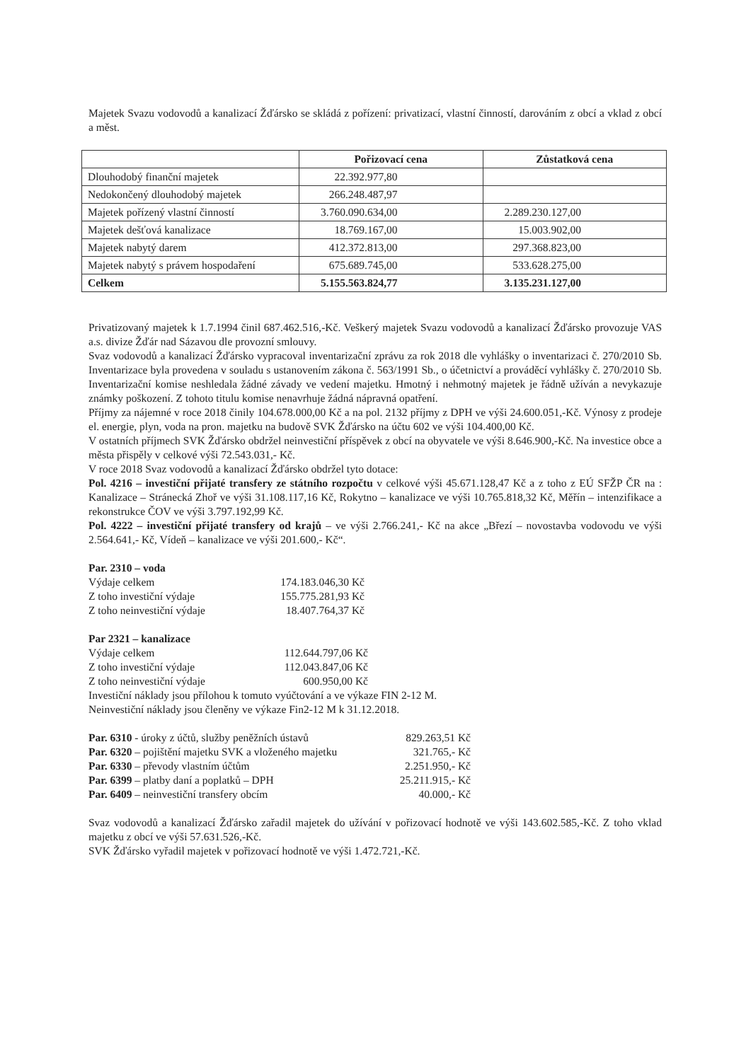Majetek Svazu vodovodů a kanalizací Žďársko se skládá z pořízení: privatizací, vlastní činností, darováním z obcí a vklad z obcí a měst.
| | Pořizovací cena | Zůstatková cena |
| --- | --- | --- |
| Dlouhodobý finanční majetek | 22.392.977,80 | |
| Nedokončený dlouhodobý majetek | 266.248.487,97 | |
| Majetek pořízený vlastní činností | 3.760.090.634,00 | 2.289.230.127,00 |
| Majetek dešťová kanalizace | 18.769.167,00 | 15.003.902,00 |
| Majetek nabytý darem | 412.372.813,00 | 297.368.823,00 |
| Majetek nabytý s právem hospodaření | 675.689.745,00 | 533.628.275,00 |
| Celkem | 5.155.563.824,77 | 3.135.231.127,00 |
Privatizovaný majetek k 1.7.1994 činil 687.462.516,-Kč. Veškerý majetek Svazu vodovodů a kanalizací Žďársko provozuje VAS a.s. divize Žďár nad Sázavou dle provozní smlouvy.
Svaz vodovodů a kanalizací Žďársko vypracoval inventarizační zprávu za rok 2018 dle vyhlášky o inventarizaci č. 270/2010 Sb. Inventarizace byla provedena v souladu s ustanovením zákona č. 563/1991 Sb., o účetnictví a prováděcí vyhlášky č. 270/2010 Sb. Inventarizační komise neshledala žádné závady ve vedení majetku. Hmotný i nehmotný majetek je řádně užíván a nevykazuje známky poškození. Z tohoto titulu komise nenavrhuje žádná nápravná opatření.
Příjmy za nájemné v roce 2018 činily 104.678.000,00 Kč a na pol. 2132 příjmy z DPH ve výši 24.600.051,-Kč. Výnosy z prodeje el. energie, plyn, voda na pron. majetku na budově SVK Žďársko na účtu 602 ve výši 104.400,00 Kč.
V ostatních příjmech SVK Žďársko obdržel neinvestiční příspěvek z obcí na obyvatele ve výši 8.646.900,-Kč. Na investice obce a města přispěly v celkové výši 72.543.031,- Kč.
V roce 2018 Svaz vodovodů a kanalizací Žďársko obdržel tyto dotace:
Pol. 4216 – investiční přijaté transfery ze státního rozpočtu v celkové výši 45.671.128,47 Kč a z toho z EÚ SFŽP ČR na : Kanalizace – Stránecká Zhoř ve výši 31.108.117,16 Kč, Rokytno – kanalizace ve výši 10.765.818,32 Kč, Měřín – intenzifikace a rekonstrukce ČOV ve výši 3.797.192,99 Kč.
Pol. 4222 – investiční přijaté transfery od krajů – ve výši 2.766.241,- Kč na akce „Březí – novostavba vodovodu ve výši 2.564.641,- Kč, Vídeň – kanalizace ve výši 201.600,- Kč“.
Par. 2310 – voda
| Výdaje celkem | 174.183.046,30 Kč |
| Z toho investiční výdaje | 155.775.281,93 Kč |
| Z toho neinvestiční výdaje | 18.407.764,37 Kč |
Par 2321 – kanalizace
| Výdaje celkem | 112.644.797,06 Kč |
| Z toho investiční výdaje | 112.043.847,06 Kč |
| Z toho neinvestiční výdaje | 600.950,00 Kč |
Investiční náklady jsou přílohou k tomuto vyúčtování a ve výkaze FIN 2-12 M.
Neinvestiční náklady jsou členěny ve výkaze Fin2-12 M k 31.12.2018.
| Par. 6310 - úroky z účtů, služby peněžních ústavů | 829.263,51 Kč |
| Par. 6320 – pojištění majetku SVK a vloženého majetku | 321.765,- Kč |
| Par. 6330 – převody vlastním účtům | 2.251.950,- Kč |
| Par. 6399 – platby daní a poplatků – DPH | 25.211.915,- Kč |
| Par. 6409 – neinvestiční transfery obcím | 40.000,- Kč |
Svaz vodovodů a kanalizací Žďársko zařadil majetek do užívání v pořizovací hodnotě ve výši 143.602.585,-Kč. Z toho vklad majetku z obcí ve výši 57.631.526,-Kč.
SVK Žďársko vyřadil majetek v pořizovací hodnotě ve výši 1.472.721,-Kč.